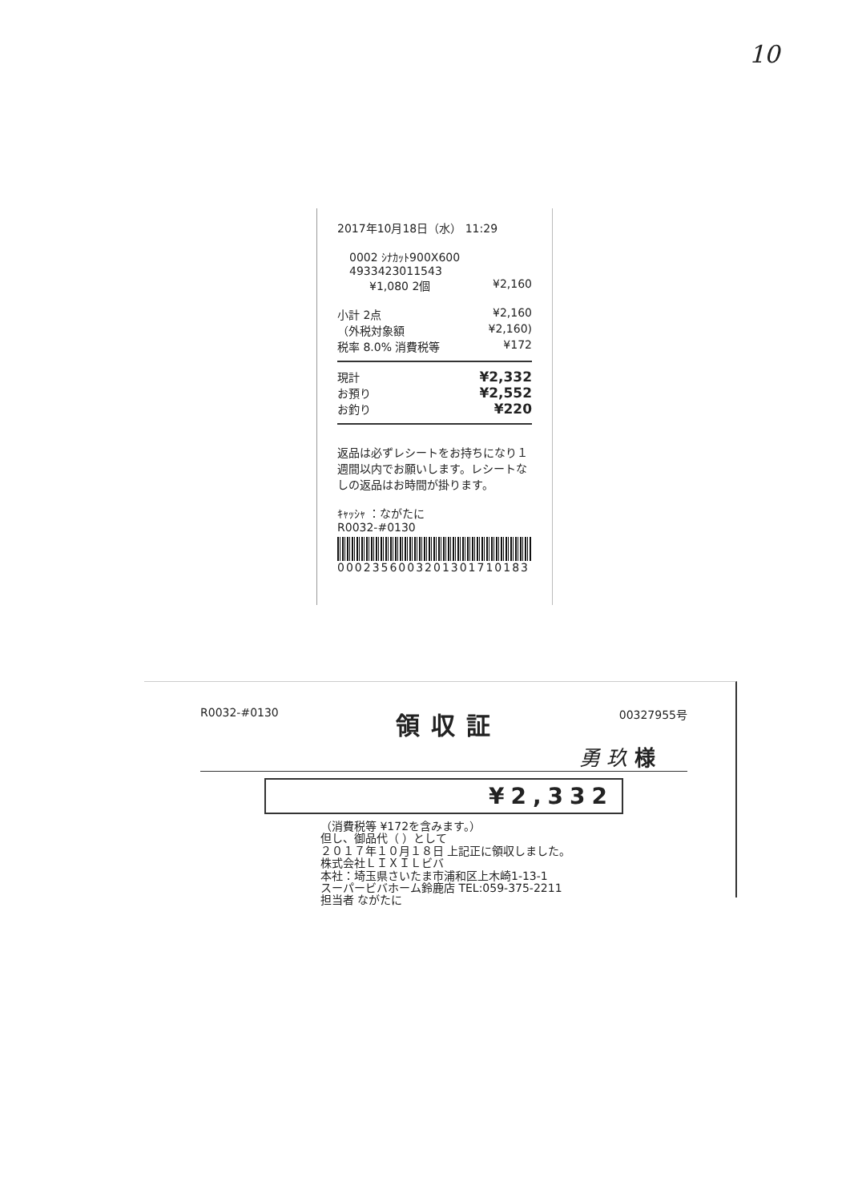10
2017年10月18日（水） 11:29
0002 ｼﾅｶｯﾄ900X600
4933423011543
¥1,080 2個 ¥2,160
小計 2点 ¥2,160
（外税対象額 ¥2,160)
税率 8.0% 消費税等 ¥172
現計 ¥2,332
お預り ¥2,552
お釣り ¥220
返品は必ずレシートをお持ちになり１週間以内でお願いします。レシートなしの返品はお時間が掛ります。
ｷｬｯｼｬ ：ながたに
R0032-#0130
0002356003201301710183
R0032-#0130 領収証 00327955号
勇 玖 様
¥2,332
（消費税等 ¥172を含みます。）
但し、御品代（ ）として
２０１７年１０月１８日 上記正に領収しました。
株式会社ＬＩＸＩＬビバ
本社：埼玉県さいたま市浦和区上木崎1-13-1
スーパービバホーム鈴鹿店 TEL:059-375-2211
担当者 ながたに